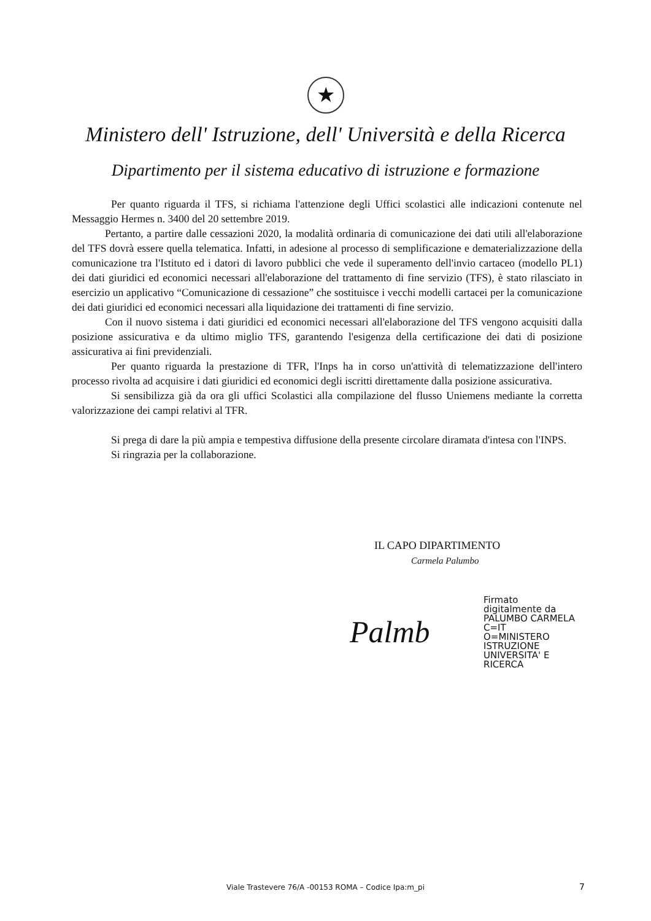★
Ministero dell' Istruzione, dell' Università e della Ricerca
Dipartimento per il sistema educativo di istruzione e formazione
Per quanto riguarda il TFS, si richiama l'attenzione degli Uffici scolastici alle indicazioni contenute nel Messaggio Hermes n. 3400 del 20 settembre 2019.
Pertanto, a partire dalle cessazioni 2020, la modalità ordinaria di comunicazione dei dati utili all'elaborazione del TFS dovrà essere quella telematica. Infatti, in adesione al processo di semplificazione e dematerializzazione della comunicazione tra l'Istituto ed i datori di lavoro pubblici che vede il superamento dell'invio cartaceo (modello PL1) dei dati giuridici ed economici necessari all'elaborazione del trattamento di fine servizio (TFS), è stato rilasciato in esercizio un applicativo “Comunicazione di cessazione” che sostituisce i vecchi modelli cartacei per la comunicazione dei dati giuridici ed economici necessari alla liquidazione dei trattamenti di fine servizio.
Con il nuovo sistema i dati giuridici ed economici necessari all'elaborazione del TFS vengono acquisiti dalla posizione assicurativa e da ultimo miglio TFS, garantendo l'esigenza della certificazione dei dati di posizione assicurativa ai fini previdenziali.
Per quanto riguarda la prestazione di TFR, l'Inps ha in corso un'attività di telematizzazione dell'intero processo rivolta ad acquisire i dati giuridici ed economici degli iscritti direttamente dalla posizione assicurativa.
Si sensibilizza già da ora gli uffici Scolastici alla compilazione del flusso Uniemens mediante la corretta valorizzazione dei campi relativi al TFR.
Si prega di dare la più ampia e tempestiva diffusione della presente circolare diramata d'intesa con l'INPS.
Si ringrazia per la collaborazione.
IL CAPO DIPARTIMENTO
Carmela Palumbo
Palmb
Firmato
digitalmente da
PALUMBO CARMELA
C=IT
O=MINISTERO
ISTRUZIONE
UNIVERSITA' E
RICERCA
Viale Trastevere 76/A -00153 ROMA – Codice Ipa:m_pi
7